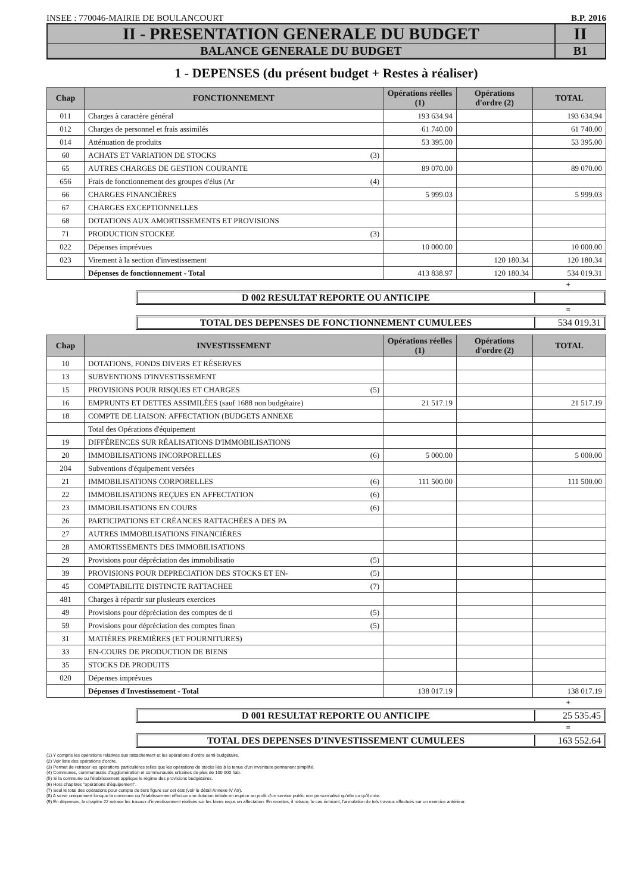INSEE : 770046-MAIRIE DE BOULANCOURT B.P. 2016
II - PRESENTATION GENERALE DU BUDGET
II
BALANCE GENERALE DU BUDGET
B1
1 - DEPENSES (du présent budget + Restes à réaliser)
| Chap | FONCTIONNEMENT | Opérations réelles (1) | Opérations d'ordre (2) | TOTAL |
| --- | --- | --- | --- | --- |
| 011 | Charges à caractère général | 193 634.94 | | 193 634.94 |
| 012 | Charges de personnel et frais assimilés | 61 740.00 | | 61 740.00 |
| 014 | Atténuation de produits | 53 395.00 | | 53 395.00 |
| 60 | ACHATS ET VARIATION DE STOCKS (3) | | | |
| 65 | AUTRES CHARGES DE GESTION COURANTE | 89 070.00 | | 89 070.00 |
| 656 | Frais de fonctionnement des groupes d'élus (Ar (4) | | | |
| 66 | CHARGES FINANCIÈRES | 5 999.03 | | 5 999.03 |
| 67 | CHARGES EXCEPTIONNELLES | | | |
| 68 | DOTATIONS AUX AMORTISSEMENTS ET PROVISIONS | | | |
| 71 | PRODUCTION STOCKEE (3) | | | |
| 022 | Dépenses imprévues | 10 000.00 | | 10 000.00 |
| 023 | Virement à la section d'investissement | | 120 180.34 | 120 180.34 |
| | Dépenses de fonctionnement - Total | 413 838.97 | 120 180.34 | 534 019.31 |
+
D 002 RESULTAT REPORTE OU ANTICIPE
=
TOTAL DES DEPENSES DE FONCTIONNEMENT CUMULEES 534 019.31
| Chap | INVESTISSEMENT | Opérations réelles (1) | Opérations d'ordre (2) | TOTAL |
| --- | --- | --- | --- | --- |
| 10 | DOTATIONS, FONDS DIVERS ET RÉSERVES | | | |
| 13 | SUBVENTIONS D'INVESTISSEMENT | | | |
| 15 | PROVISIONS POUR RISQUES ET CHARGES (5) | | | |
| 16 | EMPRUNTS ET DETTES ASSIMILÉES (sauf 1688 non budgétaire) | 21 517.19 | | 21 517.19 |
| 18 | COMPTE DE LIAISON: AFFECTATION (BUDGETS ANNEXE | | | |
| | Total des Opérations d'équipement | | | |
| 19 | DIFFÉRENCES SUR RÉALISATIONS D'IMMOBILISATIONS | | | |
| 20 | IMMOBILISATIONS INCORPORELLES (6) | 5 000.00 | | 5 000.00 |
| 204 | Subventions d'équipement versées | | | |
| 21 | IMMOBILISATIONS CORPORELLES (6) | 111 500.00 | | 111 500.00 |
| 22 | IMMOBILISATIONS REÇUES EN AFFECTATION (6) | | | |
| 23 | IMMOBILISATIONS EN COURS (6) | | | |
| 26 | PARTICIPATIONS ET CRÉANCES RATTACHÉES A DES PA | | | |
| 27 | AUTRES IMMOBILISATIONS FINANCIÈRES | | | |
| 28 | AMORTISSEMENTS DES IMMOBILISATIONS | | | |
| 29 | Provisions pour dépréciation des immobilisatio (5) | | | |
| 39 | PROVISIONS POUR DEPRECIATION DES STOCKS ET EN- (5) | | | |
| 45 | COMPTABILITE DISTINCTE RATTACHEE (7) | | | |
| 481 | Charges à répartir sur plusieurs exercices | | | |
| 49 | Provisions pour dépréciation des comptes de ti (5) | | | |
| 59 | Provisions pour dépréciation des comptes finan (5) | | | |
| 31 | MATIÈRES PREMIÈRES (ET FOURNITURES) | | | |
| 33 | EN-COURS DE PRODUCTION DE BIENS | | | |
| 35 | STOCKS DE PRODUITS | | | |
| 020 | Dépenses imprévues | | | |
| | Dépenses d'Investissement - Total | 138 017.19 | | 138 017.19 |
+
D 001 RESULTAT REPORTE OU ANTICIPE 25 535.45
=
TOTAL DES DEPENSES D'INVESTISSEMENT CUMULEES 163 552.64
(1) Y compris les opérations relatives aux rattachement et les opérations d'ordre semi-budgétaire.
(2) Voir liste des opérations d'ordre.
(3) Permet de retracer les opérations particulières telles que les opérations de stocks liés à la tenue d'un inventaire permanent simplifié.
(4) Communes, communautés d'agglomération et communautés urbaines de plus de 100 000 hab.
(5) Si la commune ou l'établissement applique le régime des provisions budgétaires.
(6) Hors chapitres "opérations d'équipement".
(7) Seul le total des opérations pour compte de tiers figure sur cet état (voir le détail Annexe IV A9).
(8) A servir uniquement lorsque la commune ou l'établissement effectue une dotation initiale en espèce au profit d'un service public non personnalisé qu'elle ou qu'il crée.
(9) En dépenses, le chapitre 22 retrace les travaux d'investissement réalisés sur les biens reçus en affectation. En recettes, il retrace, le cas échéant, l'annulation de tels travaux effectués sur un exercice antérieur.